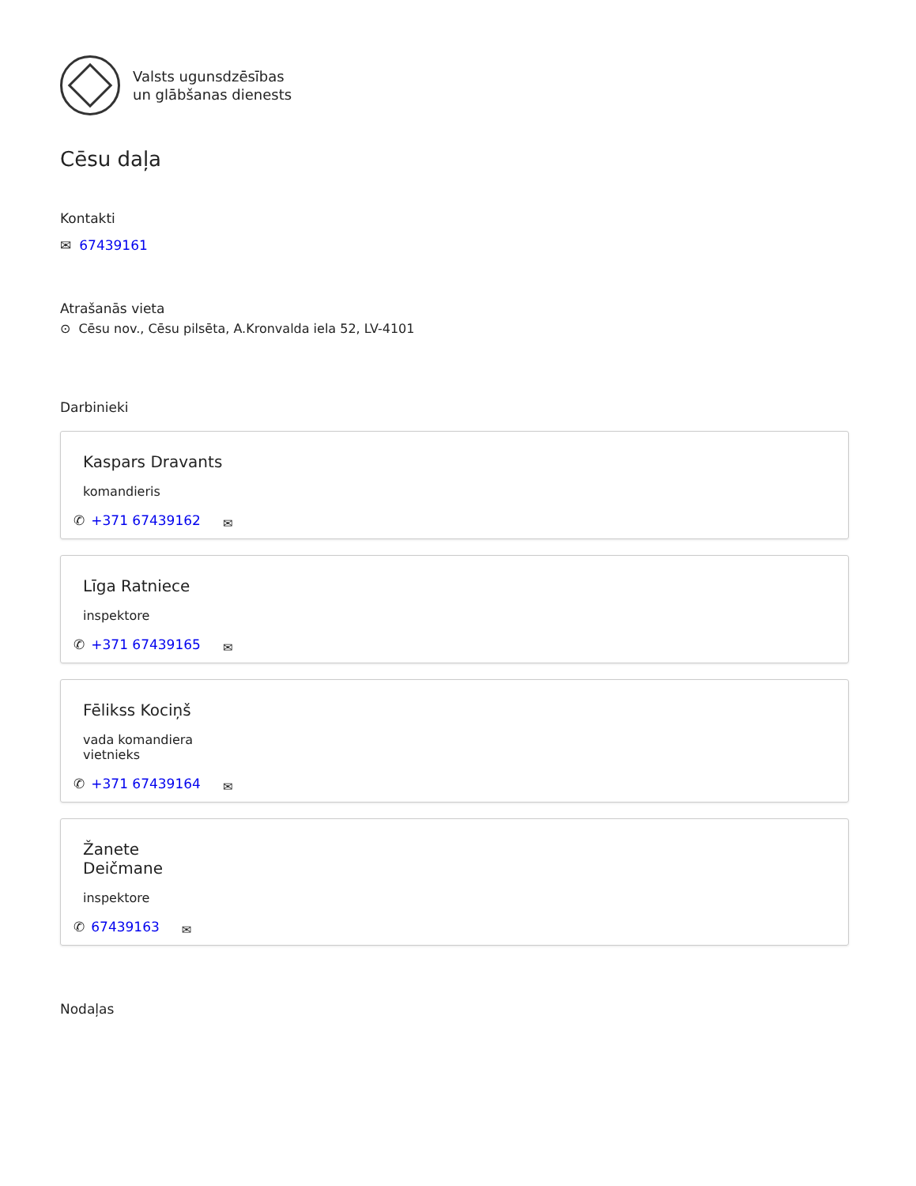Valsts ugunsdzēsības
un glābšanas dienests
Cēsu daļa
Kontakti
✉ 67439161
Atrašanās vieta
⊙ Cēsu nov., Cēsu pilsēta, A.Kronvalda iela 52, LV-4101
Darbinieki
Kaspars Dravants
komandieris
✆ +371 67439162 ✉
Līga Ratniece
inspektore
✆ +371 67439165 ✉
Fēlikss Kociņš
vada komandiera
vietnieks
✆ +371 67439164 ✉
Žanete
Deičmane
inspektore
✆ 67439163 ✉
Nodaļas